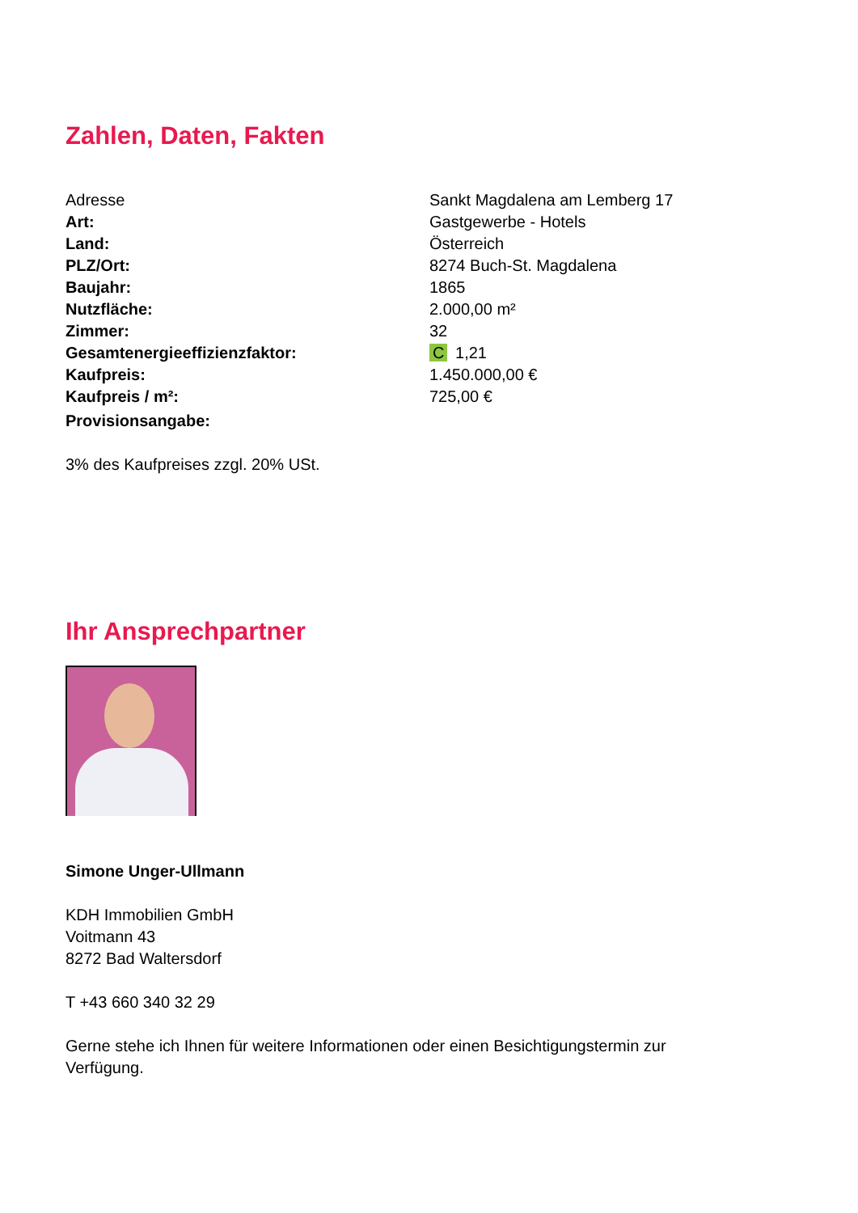Zahlen, Daten, Fakten
| Adresse | Sankt Magdalena am Lemberg 17 |
| Art: | Gastgewerbe - Hotels |
| Land: | Österreich |
| PLZ/Ort: | 8274 Buch-St. Magdalena |
| Baujahr: | 1865 |
| Nutzfläche: | 2.000,00 m² |
| Zimmer: | 32 |
| Gesamtenergieeffizienzfaktor: | C 1,21 |
| Kaufpreis: | 1.450.000,00 € |
| Kaufpreis / m²: | 725,00 € |
| Provisionsangabe: | |
3% des Kaufpreises zzgl. 20% USt.
Ihr Ansprechpartner
Simone Unger-Ullmann
KDH Immobilien GmbH
Voitmann 43
8272 Bad Waltersdorf
T +43 660 340 32 29
Gerne stehe ich Ihnen für weitere Informationen oder einen Besichtigungstermin zur
Verfügung.